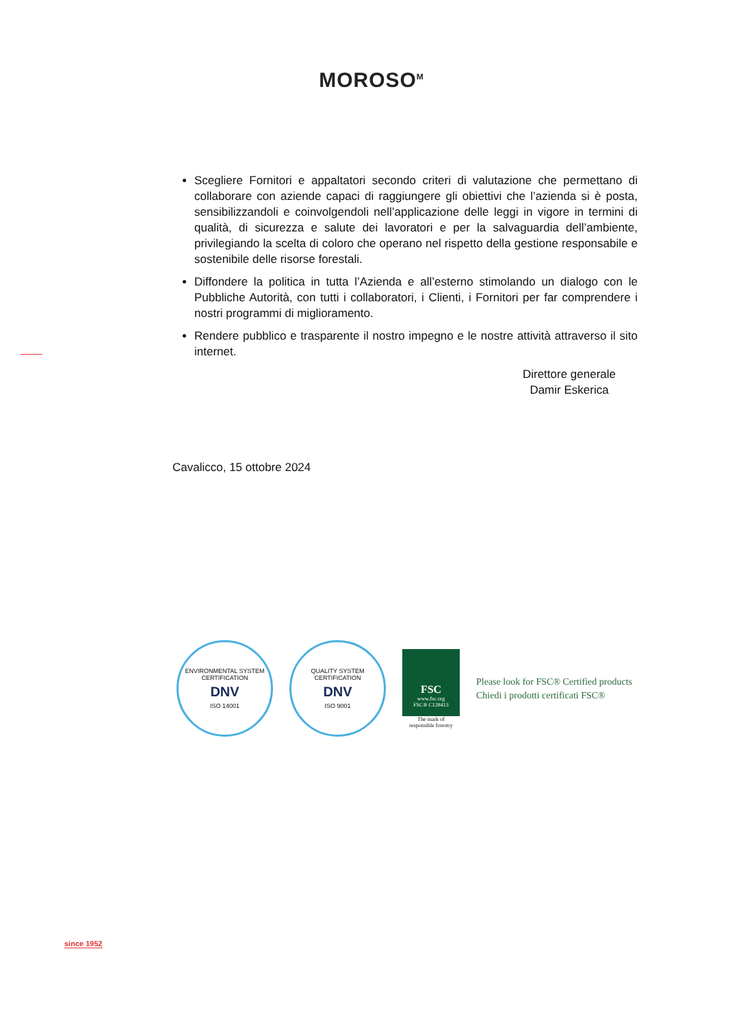MOROSO<sup>M</sup>
Scegliere Fornitori e appaltatori secondo criteri di valutazione che permettano di collaborare con aziende capaci di raggiungere gli obiettivi che l’azienda si è posta, sensibilizzandoli e coinvolgendoli nell’applicazione delle leggi in vigore in termini di qualità, di sicurezza e salute dei lavoratori e per la salvaguardia dell’ambiente, privilegiando la scelta di coloro che operano nel rispetto della gestione responsabile e sostenibile delle risorse forestali.
Diffondere la politica in tutta l’Azienda e all’esterno stimolando un dialogo con le Pubbliche Autorità, con tutti i collaboratori, i Clienti, i Fornitori per far comprendere i nostri programmi di miglioramento.
Rendere pubblico e trasparente il nostro impegno e le nostre attività attraverso il sito internet.
Direttore generale
Damir Eskerica
Cavalicco, 15 ottobre 2024
ENVIRONMENTAL SYSTEM CERTIFICATION
DNV
ISO 14001
QUALITY SYSTEM CERTIFICATION
DNV
ISO 9001
FSC
www.fsc.org
FSC® C128413
The mark of
responsible forestry
Please look for FSC® Certified products
Chiedi i prodotti certificati FSC®
since 1952